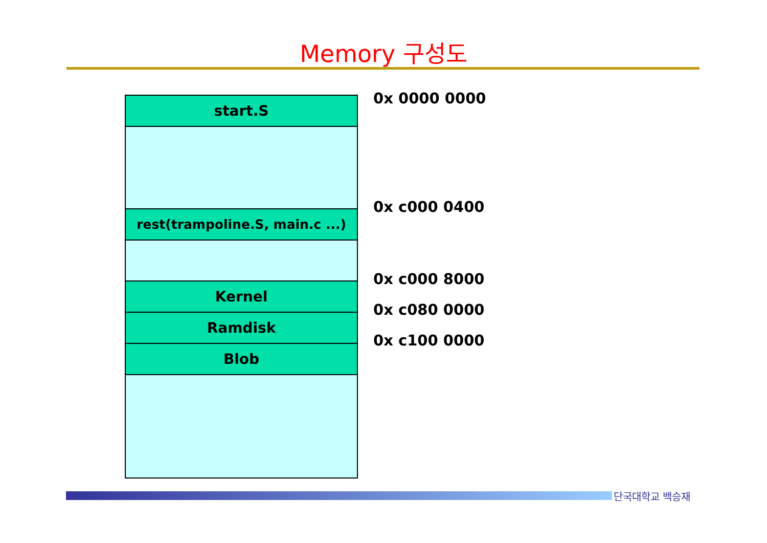Memory 구성도
start.S
rest(trampoline.S, main.c ...)
Kernel
Ramdisk
Blob
0x 0000 0000
0x c000 0400
0x c000 8000
0x c080 0000
0x c100 0000
단국대학교 백승재